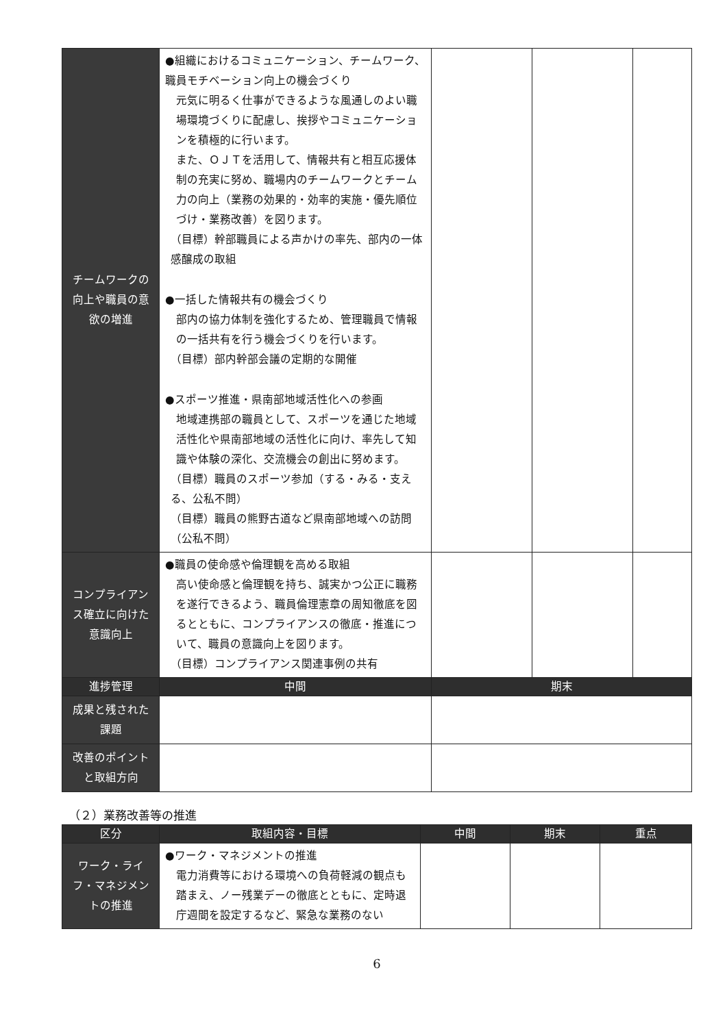| チームワークの向上や職員の意欲の増進 | ●組織におけるコミュニケーション、チームワーク、職員モチベーション向上の機会づくり 元気に明るく仕事ができるような風通しのよい職場環境づくりに配慮し、挨拶やコミュニケーションを積極的に行います。 また、ＯＪＴを活用して、情報共有と相互応援体制の充実に努め、職場内のチームワークとチーム力の向上（業務の効果的・効率的実施・優先順位づけ・業務改善）を図ります。 （目標）幹部職員による声かけの率先、部内の一体感醸成の取組 ●一括した情報共有の機会づくり 部内の協力体制を強化するため、管理職員で情報の一括共有を行う機会づくりを行います。 （目標）部内幹部会議の定期的な開催 ●スポーツ推進・県南部地域活性化への参画 地域連携部の職員として、スポーツを通じた地域活性化や県南部地域の活性化に向け、率先して知識や体験の深化、交流機会の創出に努めます。 （目標）職員のスポーツ参加（する・みる・支える、公私不問） （目標）職員の熊野古道など県南部地域への訪問（公私不問） | | | |
| コンプライアンス確立に向けた意識向上 | ●職員の使命感や倫理観を高める取組 高い使命感と倫理観を持ち、誠実かつ公正に職務を遂行できるよう、職員倫理憲章の周知徹底を図るとともに、コンプライアンスの徹底・推進について、職員の意識向上を図ります。 （目標）コンプライアンス関連事例の共有 | | | |
| 進捗管理 | 中間 | 期末 | | |
| 成果と残された課題 | | | | |
| 改善のポイントと取組方向 | | | | |
（２）業務改善等の推進
| 区分 | 取組内容・目標 | 中間 | 期末 | 重点 |
| --- | --- | --- | --- | --- |
| ワーク・ライフ・マネジメントの推進 | ●ワーク・マネジメントの推進 電力消費等における環境への負荷軽減の観点も踏まえ、ノー残業デーの徹底とともに、定時退庁週間を設定するなど、緊急な業務のない | | | |
6